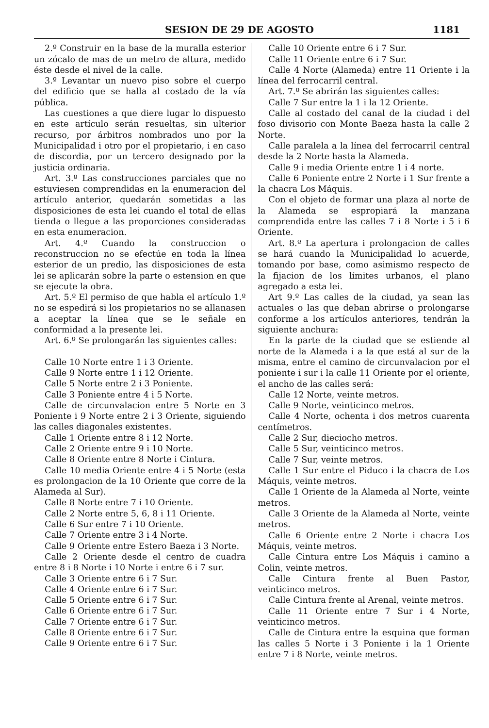SESION DE 29 DE AGOSTO 1181
2.º Construir en la base de la muralla esterior un zócalo de mas de un metro de altura, medido éste desde el nivel de la calle.
3.º Levantar un nuevo piso sobre el cuerpo del edificio que se halla al costado de la vía pública.
Las cuestiones a que diere lugar lo dispuesto en este artículo serán resueltas, sin ulterior recurso, por árbitros nombrados uno por la Municipalidad i otro por el propietario, i en caso de discordia, por un tercero designado por la justicia ordinaria.
Art. 3.º Las construcciones parciales que no estuviesen comprendidas en la enumeracion del artículo anterior, quedarán sometidas a las disposiciones de esta lei cuando el total de ellas tienda o llegue a las proporciones consideradas en esta enumeracion.
Art. 4.º Cuando la construccion o reconstruccion no se efectúe en toda la línea esterior de un predio, las disposiciones de esta lei se aplicarán sobre la parte o estension en que se ejecute la obra.
Art. 5.º El permiso de que habla el artículo 1.º no se espedirá si los propietarios no se allanasen a aceptar la línea que se le señale en conformidad a la presente lei.
Art. 6.º Se prolongarán las siguientes calles:
Calle 10 Norte entre 1 i 3 Oriente.
Calle 9 Norte entre 1 i 12 Oriente.
Calle 5 Norte entre 2 i 3 Poniente.
Calle 3 Poniente entre 4 i 5 Norte.
Calle de circunvalacion entre 5 Norte en 3 Poniente i 9 Norte entre 2 i 3 Oriente, siguiendo las calles diagonales existentes.
Calle 1 Oriente entre 8 i 12 Norte.
Calle 2 Oriente entre 9 i 10 Norte.
Calle 8 Oriente entre 8 Norte i Cintura.
Calle 10 media Oriente entre 4 i 5 Norte (esta es prolongacion de la 10 Oriente que corre de la Alameda al Sur).
Calle 8 Norte entre 7 i 10 Oriente.
Calle 2 Norte entre 5, 6, 8 i 11 Oriente.
Calle 6 Sur entre 7 i 10 Oriente.
Calle 7 Oriente entre 3 i 4 Norte.
Calle 9 Oriente entre Estero Baeza i 3 Norte.
Calle 2 Oriente desde el centro de cuadra entre 8 i 8 Norte i 10 Norte i entre 6 i 7 sur.
Calle 3 Oriente entre 6 i 7 Sur.
Calle 4 Oriente entre 6 i 7 Sur.
Calle 5 Oriente entre 6 i 7 Sur.
Calle 6 Oriente entre 6 i 7 Sur.
Calle 7 Oriente entre 6 i 7 Sur.
Calle 8 Oriente entre 6 i 7 Sur.
Calle 9 Oriente entre 6 i 7 Sur.
Calle 10 Oriente entre 6 i 7 Sur.
Calle 11 Oriente entre 6 i 7 Sur.
Calle 4 Norte (Alameda) entre 11 Oriente i la línea del ferrocarril central.
Art. 7.º Se abrirán las siguientes calles:
Calle 7 Sur entre la 1 i la 12 Oriente.
Calle al costado del canal de la ciudad i del foso divisorio con Monte Baeza hasta la calle 2 Norte.
Calle paralela a la línea del ferrocarril central desde la 2 Norte hasta la Alameda.
Calle 9 i media Oriente entre 1 i 4 norte.
Calle 6 Poniente entre 2 Norte i 1 Sur frente a la chacra Los Máquis.
Con el objeto de formar una plaza al norte de la Alameda se espropiará la manzana comprendida entre las calles 7 i 8 Norte i 5 i 6 Oriente.
Art. 8.º La apertura i prolongacion de calles se hará cuando la Municipalidad lo acuerde, tomando por base, como asimismo respecto de la fijacion de los límites urbanos, el plano agregado a esta lei.
Art 9.º Las calles de la ciudad, ya sean las actuales o las que deban abrirse o prolongarse conforme a los artículos anteriores, tendrán la siguiente anchura:
En la parte de la ciudad que se estiende al norte de la Alameda i a la que está al sur de la misma, entre el camino de circunvalacion por el poniente i sur i la calle 11 Oriente por el oriente, el ancho de las calles será:
Calle 12 Norte, veinte metros.
Calle 9 Norte, veinticinco metros.
Calle 4 Norte, ochenta i dos metros cuarenta centímetros.
Calle 2 Sur, dieciocho metros.
Calle 5 Sur, veinticinco metros.
Calle 7 Sur, veinte metros.
Calle 1 Sur entre el Piduco i la chacra de Los Máquis, veinte metros.
Calle 1 Oriente de la Alameda al Norte, veinte metros.
Calle 3 Oriente de la Alameda al Norte, veinte metros.
Calle 6 Oriente entre 2 Norte i chacra Los Máquis, veinte metros.
Calle Cintura entre Los Máquis i camino a Colin, veinte metros.
Calle Cintura frente al Buen Pastor, veinticinco metros.
Calle Cintura frente al Arenal, veinte metros.
Calle 11 Oriente entre 7 Sur i 4 Norte, veinticinco metros.
Calle de Cintura entre la esquina que forman las calles 5 Norte i 3 Poniente i la 1 Oriente entre 7 i 8 Norte, veinte metros.